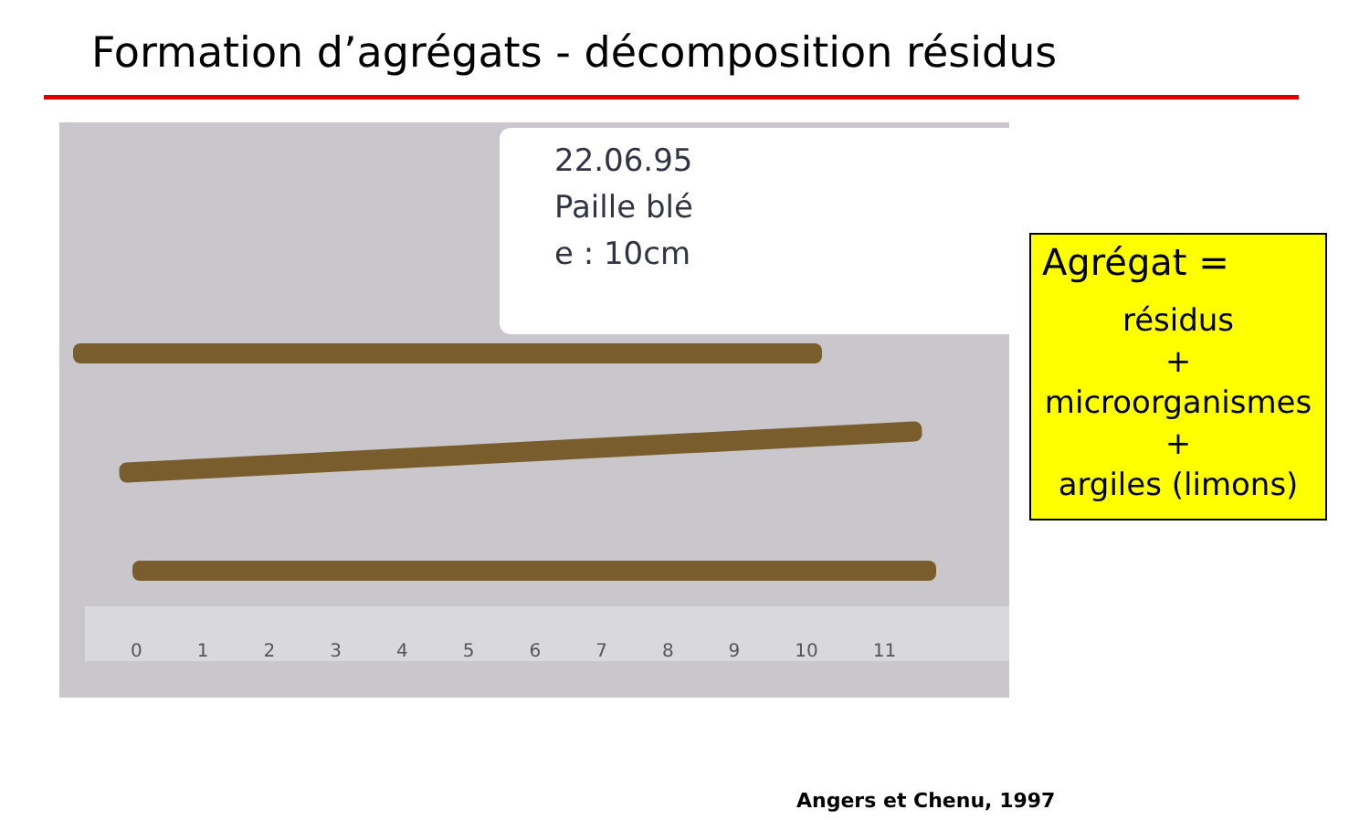Formation d’agrégats - décomposition résidus
22.06.95
Paille blé
e : 10cm
0123456789 10 11
Angers et Chenu, 1997
Agrégat =
résidus
+
microorganismes
+
argiles (limons)